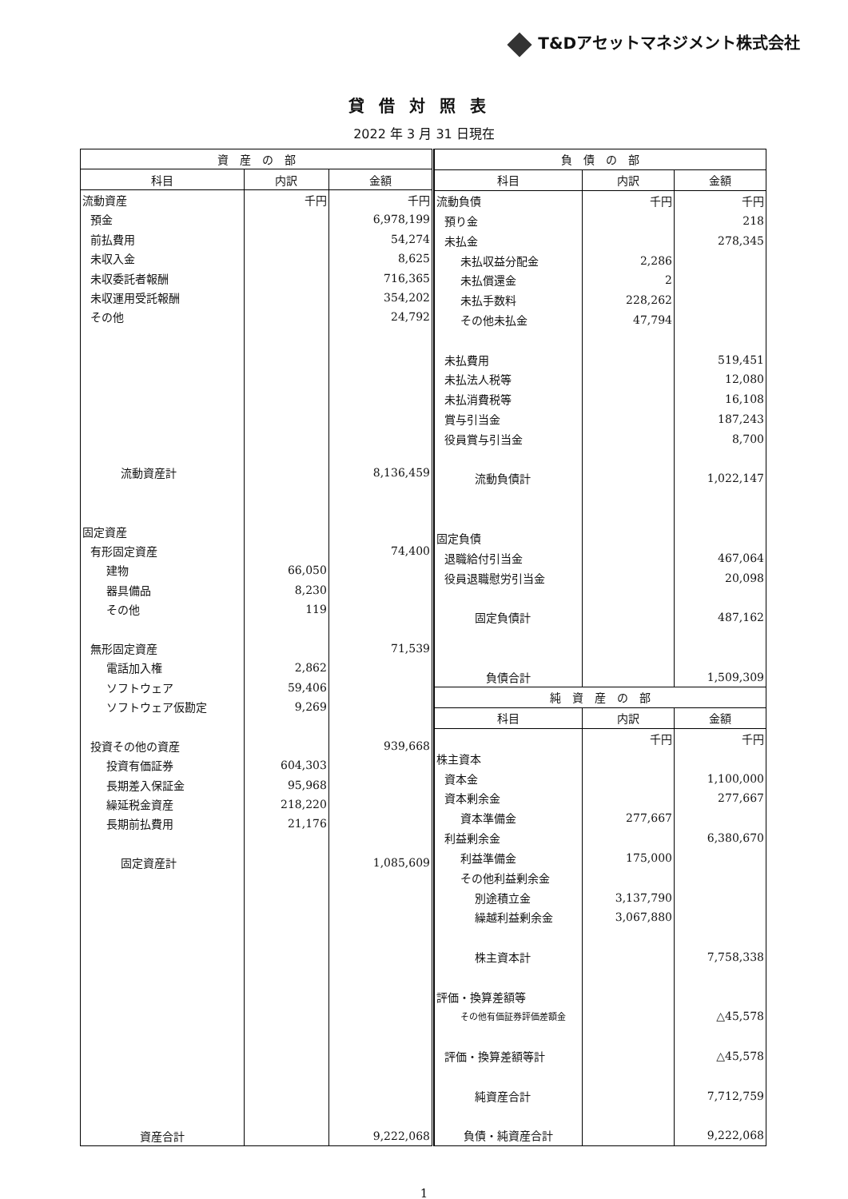T&Dアセットマネジメント株式会社
貸借対照表
2022 年 3 月 31 日現在
| 資 産 の 部 | | |
| --- | --- | --- |
| 科目 | 内訳 | 金額 |
| 流動資産 | 千円 | 千円 |
| 預金 | | 6,978,199 |
| 前払費用 | | 54,274 |
| 未収入金 | | 8,625 |
| 未収委託者報酬 | | 716,365 |
| 未収運用受託報酬 | | 354,202 |
| その他 | | 24,792 |
| 流動資産計 | | 8,136,459 |
| 固定資産 | | |
| 有形固定資産 | | 74,400 |
| 建物 | 66,050 | |
| 器具備品 | 8,230 | |
| その他 | 119 | |
| 無形固定資産 | | 71,539 |
| 電話加入権 | 2,862 | |
| ソフトウェア | 59,406 | |
| ソフトウェア仮勘定 | 9,269 | |
| 投資その他の資産 | | 939,668 |
| 投資有価証券 | 604,303 | |
| 長期差入保証金 | 95,968 | |
| 繰延税金資産 | 218,220 | |
| 長期前払費用 | 21,176 | |
| 固定資産計 | | 1,085,609 |
| 資産合計 | | 9,222,068 |
| 負 債 の 部 | | |
| --- | --- | --- |
| 科目 | 内訳 | 金額 |
| 流動負債 | 千円 | 千円 |
| 預り金 | | 218 |
| 未払金 | | 278,345 |
| 未払収益分配金 | 2,286 | |
| 未払償還金 | 2 | |
| 未払手数料 | 228,262 | |
| その他未払金 | 47,794 | |
| 未払費用 | | 519,451 |
| 未払法人税等 | | 12,080 |
| 未払消費税等 | | 16,108 |
| 賞与引当金 | | 187,243 |
| 役員賞与引当金 | | 8,700 |
| 流動負債計 | | 1,022,147 |
| 固定負債 | | |
| 退職給付引当金 | | 467,064 |
| 役員退職慰労引当金 | | 20,098 |
| 固定負債計 | | 487,162 |
| 負債合計 | | 1,509,309 |
| 純 資 産 の 部 | | |
| 科目 | 内訳 | 金額 |
| | 千円 | 千円 |
| 株主資本 | | |
| 資本金 | | 1,100,000 |
| 資本剰余金 | | 277,667 |
| 資本準備金 | 277,667 | |
| 利益剰余金 | | 6,380,670 |
| 利益準備金 | 175,000 | |
| その他利益剰余金 | | |
| 別途積立金 | 3,137,790 | |
| 繰越利益剰余金 | 3,067,880 | |
| 株主資本計 | | 7,758,338 |
| 評価・換算差額等 | | |
| その他有価証券評価差額金 | | △45,578 |
| 評価・換算差額等計 | | △45,578 |
| 純資産合計 | | 7,712,759 |
| 負債・純資産合計 | | 9,222,068 |
1